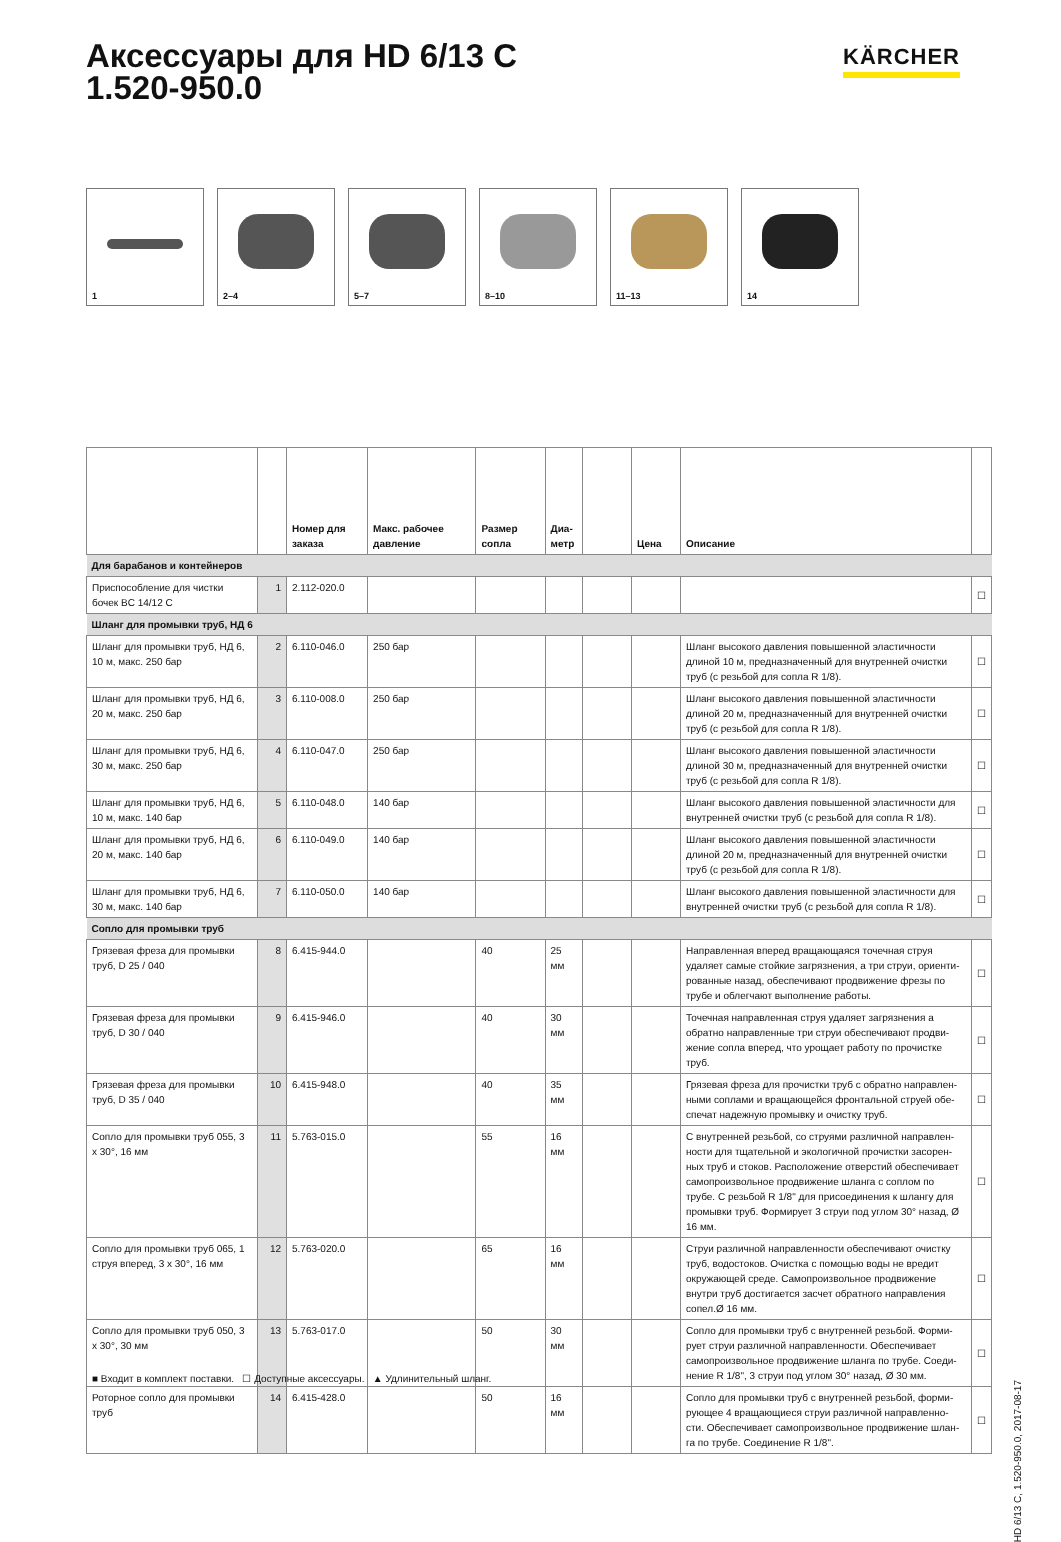Аксессуары для HD 6/13 C
1.520-950.0
KÄRCHER
1
2–4
5–7
8–10
11–13
14
| | | Номер для заказа | Макс. рабочее давление | Размер сопла | Диа- метр | | Цена | Описание | |
| --- | --- | --- | --- | --- | --- | --- | --- | --- | --- |
| Для барабанов и контейнеров | | | | | | | | | |
| Приспособление для чистки бочек BC 14/12 C | 1 | 2.112-020.0 | | | | | | | ☐ |
| Шланг для промывки труб, НД 6 | | | | | | | | | |
| Шланг для промывки труб, НД 6, 10 м, макс. 250 бар | 2 | 6.110-046.0 | 250 бар | | | | | Шланг высокого давления повышенной эластичности длиной 10 м, предназначенный для внутренней очистки труб (с резьбой для сопла R 1/8). | ☐ |
| Шланг для промывки труб, НД 6, 20 м, макс. 250 бар | 3 | 6.110-008.0 | 250 бар | | | | | Шланг высокого давления повышенной эластичности длиной 20 м, предназначенный для внутренней очистки труб (с резьбой для сопла R 1/8). | ☐ |
| Шланг для промывки труб, НД 6, 30 м, макс. 250 бар | 4 | 6.110-047.0 | 250 бар | | | | | Шланг высокого давления повышенной эластичности длиной 30 м, предназначенный для внутренней очистки труб (с резьбой для сопла R 1/8). | ☐ |
| Шланг для промывки труб, НД 6, 10 м, макс. 140 бар | 5 | 6.110-048.0 | 140 бар | | | | | Шланг высокого давления повышенной эластичности для внутренней очистки труб (с резьбой для сопла R 1/8). | ☐ |
| Шланг для промывки труб, НД 6, 20 м, макс. 140 бар | 6 | 6.110-049.0 | 140 бар | | | | | Шланг высокого давления повышенной эластичности длиной 20 м, предназначенный для внутренней очистки труб (с резьбой для сопла R 1/8). | ☐ |
| Шланг для промывки труб, НД 6, 30 м, макс. 140 бар | 7 | 6.110-050.0 | 140 бар | | | | | Шланг высокого давления повышенной эластичности для внутренней очистки труб (с резьбой для сопла R 1/8). | ☐ |
| Сопло для промывки труб | | | | | | | | | |
| Грязевая фреза для промывки труб, D 25 / 040 | 8 | 6.415-944.0 | | 40 | 25 мм | | | Направленная вперед вращающаяся точечная струя удаляет самые стойкие загрязнения, а три струи, ориенти-рованные назад, обеспечивают продвижение фрезы по трубе и облегчают выполнение работы. | ☐ |
| Грязевая фреза для промывки труб, D 30 / 040 | 9 | 6.415-946.0 | | 40 | 30 мм | | | Точечная направленная струя удаляет загрязнения а обратно направленные три струи обеспечивают продви-жение сопла вперед, что урощает работу по прочистке труб. | ☐ |
| Грязевая фреза для промывки труб, D 35 / 040 | 10 | 6.415-948.0 | | 40 | 35 мм | | | Грязевая фреза для прочистки труб с обратно направлен-ными соплами и вращающейся фронтальной струей обе-спечат надежную промывку и очистку труб. | ☐ |
| Сопло для промывки труб 055, 3 x 30°, 16 мм | 11 | 5.763-015.0 | | 55 | 16 мм | | | С внутренней резьбой, со струями различной направлен-ности для тщательной и экологичной прочистки засорен-ных труб и стоков. Расположение отверстий обеспечивает самопроизвольное продвижение шланга с соплом по трубе. С резьбой R 1/8" для присоединения к шлангу для промывки труб. Формирует 3 струи под углом 30° назад, Ø 16 мм. | ☐ |
| Сопло для промывки труб 065, 1 струя вперед, 3 x 30°, 16 мм | 12 | 5.763-020.0 | | 65 | 16 мм | | | Струи различной направленности обеспечивают очистку труб, водостоков. Очистка с помощью воды не вредит окружающей среде. Самопроизвольное продвижение внутри труб достигается засчет обратного направления сопел.Ø 16 мм. | ☐ |
| Сопло для промывки труб 050, 3 x 30°, 30 мм | 13 | 5.763-017.0 | | 50 | 30 мм | | | Сопло для промывки труб с внутренней резьбой. Форми-рует струи различной направленности. Обеспечивает самопроизвольное продвижение шланга по трубе. Соеди-нение R 1/8", 3 струи под углом 30° назад, Ø 30 мм. | ☐ |
| Роторное сопло для промывки труб | 14 | 6.415-428.0 | | 50 | 16 мм | | | Сопло для промывки труб с внутренней резьбой, форми-рующее 4 вращающиеся струи различной направленно-сти. Обеспечивает самопроизвольное продвижение шлан-га по трубе. Соединение R 1/8". | ☐ |
■ Входит в комплект поставки. ☐ Доступные аксессуары. ▲ Удлинительный шланг.
HD 6/13 C, 1.520-950.0, 2017-08-17